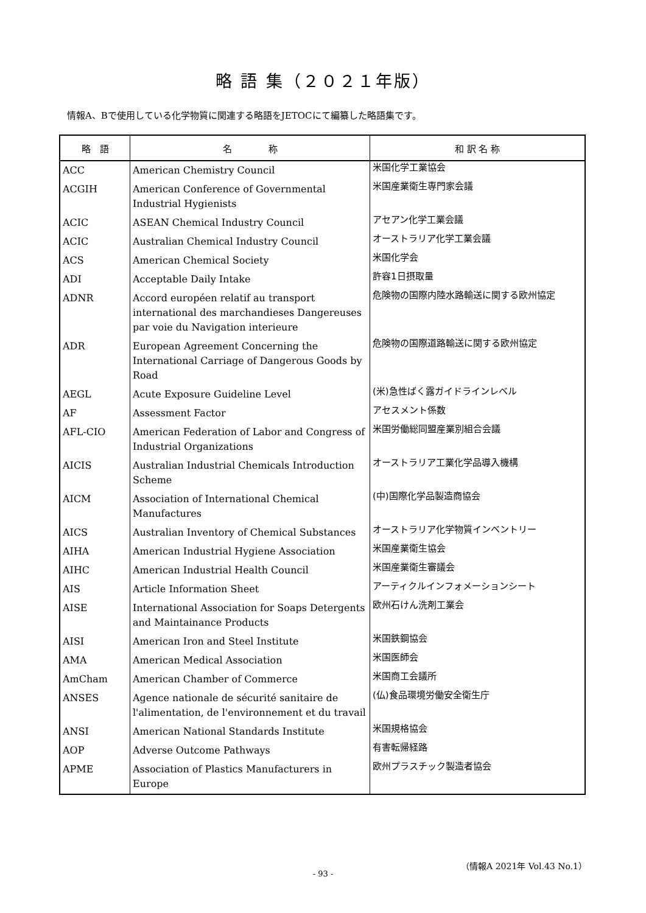略 語 集（２０２１年版）
情報A、Bで使用している化学物質に関連する略語をJETOCにて編纂した略語集です。
| 略 語 | 名 称 | 和 訳 名 称 |
| --- | --- | --- |
| ACC | American Chemistry Council | 米国化学工業協会 |
| ACGIH | American Conference of Governmental Industrial Hygienists | 米国産業衛生専門家会議 |
| ACIC | ASEAN Chemical Industry Council | アセアン化学工業会議 |
| ACIC | Australian Chemical Industry Council | オーストラリア化学工業会議 |
| ACS | American Chemical Society | 米国化学会 |
| ADI | Acceptable Daily Intake | 許容1日摂取量 |
| ADNR | Accord européen relatif au transport international des marchandieses Dangereuses par voie du Navigation interieure | 危険物の国際内陸水路輸送に関する欧州協定 |
| ADR | European Agreement Concerning the International Carriage of Dangerous Goods by Road | 危険物の国際道路輸送に関する欧州協定 |
| AEGL | Acute Exposure Guideline Level | (米)急性ばく露ガイドラインレベル |
| AF | Assessment Factor | アセスメント係数 |
| AFL-CIO | American Federation of Labor and Congress of Industrial Organizations | 米国労働総同盟産業別組合会議 |
| AICIS | Australian Industrial Chemicals Introduction Scheme | オーストラリア工業化学品導入機構 |
| AICM | Association of International Chemical Manufactures | (中)国際化学品製造商協会 |
| AICS | Australian Inventory of Chemical Substances | オーストラリア化学物質インベントリー |
| AIHA | American Industrial Hygiene Association | 米国産業衛生協会 |
| AIHC | American Industrial Health Council | 米国産業衛生審議会 |
| AIS | Article Information Sheet | アーティクルインフォメーションシート |
| AISE | International Association for Soaps Detergents and Maintainance Products | 欧州石けん洗剤工業会 |
| AISI | American Iron and Steel Institute | 米国鉄鋼協会 |
| AMA | American Medical Association | 米国医師会 |
| AmCham | American Chamber of Commerce | 米国商工会議所 |
| ANSES | Agence nationale de sécurité sanitaire de l'alimentation, de l'environnement et du travail | (仏)食品環境労働安全衛生庁 |
| ANSI | American National Standards Institute | 米国規格協会 |
| AOP | Adverse Outcome Pathways | 有害転帰経路 |
| APME | Association of Plastics Manufacturers in Europe | 欧州プラスチック製造者協会 |
（情報A 2021年 Vol.43 No.1）
- 93 -